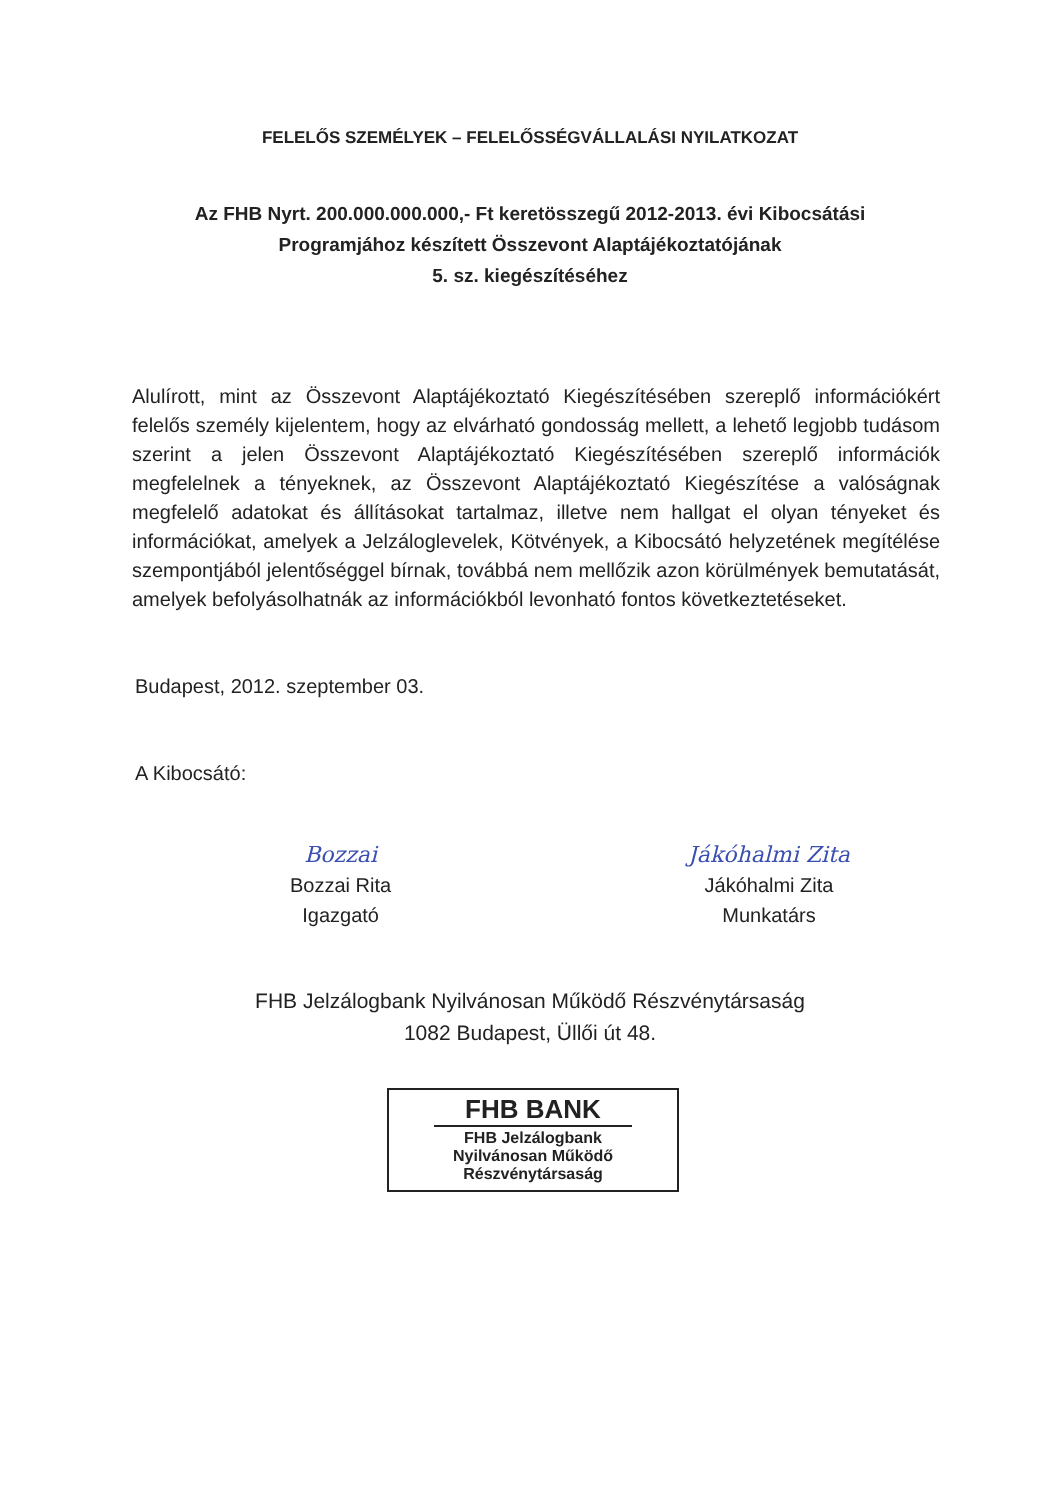FELELŐS SZEMÉLYEK – FELELŐSSÉGVÁLLALÁSI NYILATKOZAT
Az FHB Nyrt. 200.000.000.000,- Ft keretösszegű 2012-2013. évi Kibocsátási
Programjához készített Összevont Alaptájékoztatójának
5. sz. kiegészítéséhez
Alulírott, mint az Összevont Alaptájékoztató Kiegészítésében szereplő információkért felelős személy kijelentem, hogy az elvárható gondosság mellett, a lehető legjobb tudásom szerint a jelen Összevont Alaptájékoztató Kiegészítésében szereplő információk megfelelnek a tényeknek, az Összevont Alaptájékoztató Kiegészítése a valóságnak megfelelő adatokat és állításokat tartalmaz, illetve nem hallgat el olyan tényeket és információkat, amelyek a Jelzáloglevelek, Kötvények, a Kibocsátó helyzetének megítélése szempontjából jelentőséggel bírnak, továbbá nem mellőzik azon körülmények bemutatását, amelyek befolyásolhatnák az információkból levonható fontos következtetéseket.
Budapest, 2012. szeptember 03.
A Kibocsátó:
Bozzai
Bozzai Rita
Igazgató
Jákóhalmi Zita
Jákóhalmi Zita
Munkatárs
FHB Jelzálogbank Nyilvánosan Működő Részvénytársaság
1082 Budapest, Üllői út 48.
FHB BANK
FHB Jelzálogbank
Nyilvánosan Működő
Részvénytársaság